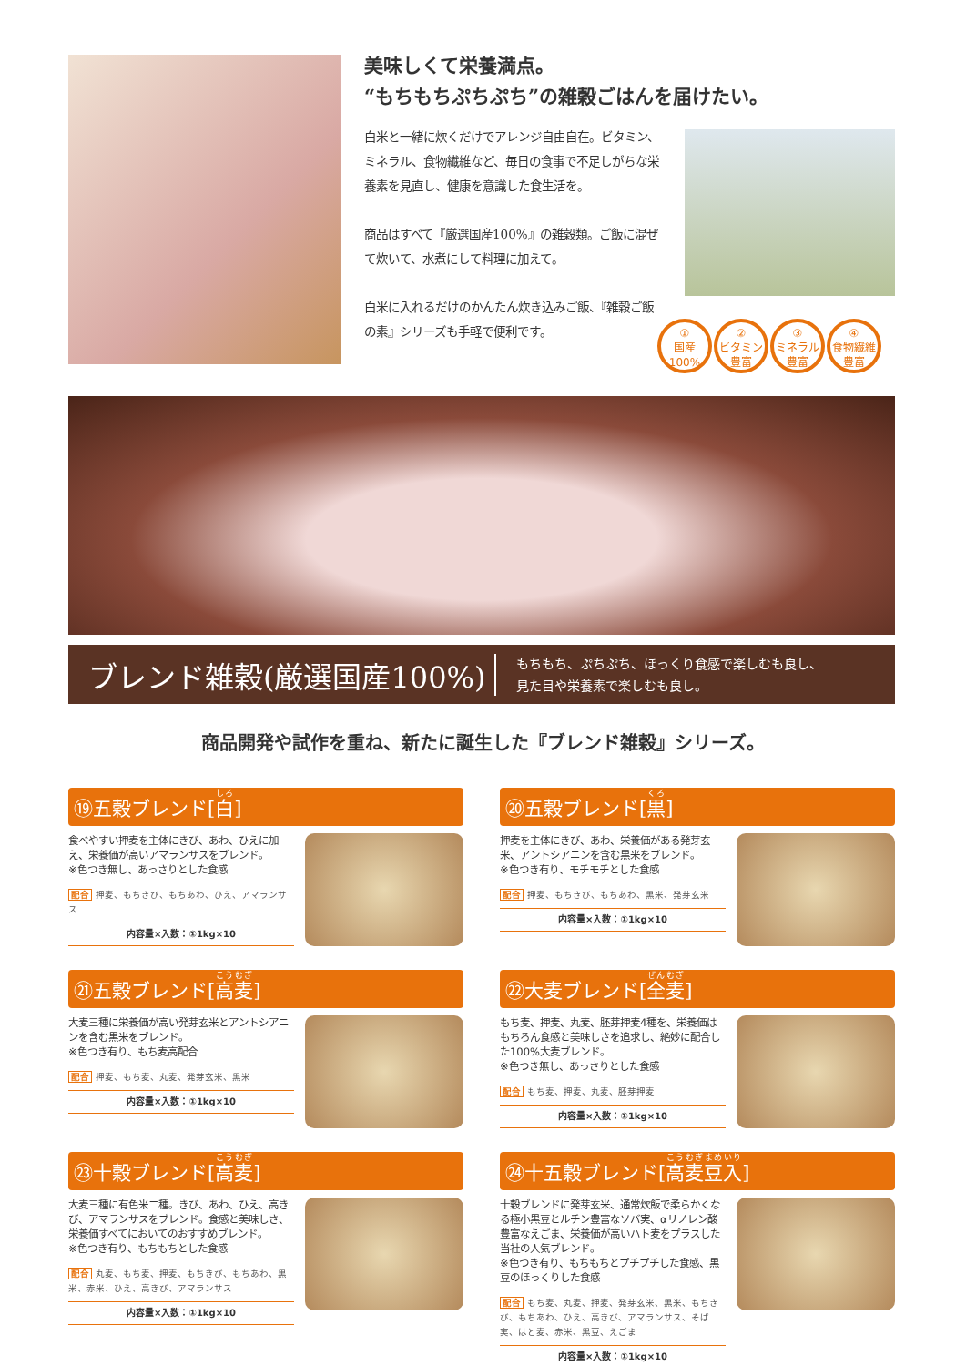美味しくて栄養満点。
“もちもちぷちぷち”の雑穀ごはんを届けたい。
白米と一緒に炊くだけでアレンジ自由自在。ビタミン、ミネラル、食物繊維など、毎日の食事で不足しがちな栄養素を見直し、健康を意識した食生活を。
商品はすべて『厳選国産100%』の雑穀類。ご飯に混ぜて炊いて、水煮にして料理に加えて。
白米に入れるだけのかんたん炊き込みご飯、『雑穀ご飯の素』シリーズも手軽で便利です。
①
国産
100%
②
ビタミン
豊富
③
ミネラル
豊富
④
食物繊維
豊富
ブレンド雑穀(厳選国産100%)
もちもち、ぷちぷち、ほっくり食感で楽しむも良し、
見た目や栄養素で楽しむも良し。
商品開発や試作を重ね、新たに誕生した『ブレンド雑穀』シリーズ。
⑲五穀ブレンド[白]
食べやすい押麦を主体にきび、あわ、ひえに加え、栄養価が高いアマランサスをブレンド。
※色つき無し、あっさりとした食感
配合 押麦、もちきび、もちあわ、ひえ、アマランサス
内容量×入数：①1kg×10
⑳五穀ブレンド[黒]
押麦を主体にきび、あわ、栄養価がある発芽玄米、アントシアニンを含む黒米をブレンド。
※色つき有り、モチモチとした食感
配合 押麦、もちきび、もちあわ、黒米、発芽玄米
内容量×入数：①1kg×10
㉑五穀ブレンド[高麦]
大麦三種に栄養価が高い発芽玄米とアントシアニンを含む黒米をブレンド。
※色つき有り、もち麦高配合
配合 押麦、もち麦、丸麦、発芽玄米、黒米
内容量×入数：①1kg×10
㉒大麦ブレンド[全麦]
もち麦、押麦、丸麦、胚芽押麦4種を、栄養価はもちろん食感と美味しさを追求し、絶妙に配合した100%大麦ブレンド。
※色つき無し、あっさりとした食感
配合 もち麦、押麦、丸麦、胚芽押麦
内容量×入数：①1kg×10
㉓十穀ブレンド[高麦]
大麦三種に有色米二種。きび、あわ、ひえ、高きび、アマランサスをブレンド。食感と美味しさ、栄養価すべてにおいてのおすすめブレンド。
※色つき有り、もちもちとした食感
配合 丸麦、もち麦、押麦、もちきび、もちあわ、黒米、赤米、ひえ、高きび、アマランサス
内容量×入数：①1kg×10
㉔十五穀ブレンド[高麦豆入]
十穀ブレンドに発芽玄米、通常炊飯で柔らかくなる極小黒豆とルチン豊富なソバ実、αリノレン酸豊富なえごま、栄養価が高いハト麦をプラスした当社の人気ブレンド。
※色つき有り、もちもちとプチプチした食感、黒豆のほっくりした食感
配合 もち麦、丸麦、押麦、発芽玄米、黒米、もちきび、もちあわ、ひえ、高きび、アマランサス、そば実、はと麦、赤米、黒豆、えごま
内容量×入数：①1kg×10